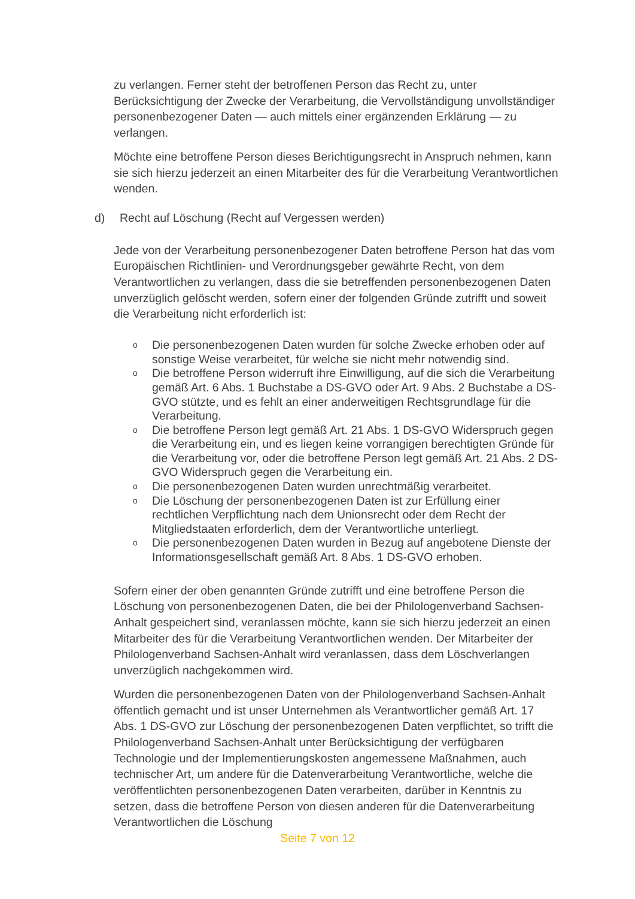zu verlangen. Ferner steht der betroffenen Person das Recht zu, unter Berücksichtigung der Zwecke der Verarbeitung, die Vervollständigung unvollständiger personenbezogener Daten — auch mittels einer ergänzenden Erklärung — zu verlangen.
Möchte eine betroffene Person dieses Berichtigungsrecht in Anspruch nehmen, kann sie sich hierzu jederzeit an einen Mitarbeiter des für die Verarbeitung Verantwortlichen wenden.
d) Recht auf Löschung (Recht auf Vergessen werden)
Jede von der Verarbeitung personenbezogener Daten betroffene Person hat das vom Europäischen Richtlinien- und Verordnungsgeber gewährte Recht, von dem Verantwortlichen zu verlangen, dass die sie betreffenden personenbezogenen Daten unverzüglich gelöscht werden, sofern einer der folgenden Gründe zutrifft und soweit die Verarbeitung nicht erforderlich ist:
o Die personenbezogenen Daten wurden für solche Zwecke erhoben oder auf sonstige Weise verarbeitet, für welche sie nicht mehr notwendig sind.
o Die betroffene Person widerruft ihre Einwilligung, auf die sich die Verarbeitung gemäß Art. 6 Abs. 1 Buchstabe a DS-GVO oder Art. 9 Abs. 2 Buchstabe a DS-GVO stützte, und es fehlt an einer anderweitigen Rechtsgrundlage für die Verarbeitung.
o Die betroffene Person legt gemäß Art. 21 Abs. 1 DS-GVO Widerspruch gegen die Verarbeitung ein, und es liegen keine vorrangigen berechtigten Gründe für die Verarbeitung vor, oder die betroffene Person legt gemäß Art. 21 Abs. 2 DS-GVO Widerspruch gegen die Verarbeitung ein.
o Die personenbezogenen Daten wurden unrechtmäßig verarbeitet.
o Die Löschung der personenbezogenen Daten ist zur Erfüllung einer rechtlichen Verpflichtung nach dem Unionsrecht oder dem Recht der Mitgliedstaaten erforderlich, dem der Verantwortliche unterliegt.
o Die personenbezogenen Daten wurden in Bezug auf angebotene Dienste der Informationsgesellschaft gemäß Art. 8 Abs. 1 DS-GVO erhoben.
Sofern einer der oben genannten Gründe zutrifft und eine betroffene Person die Löschung von personenbezogenen Daten, die bei der Philologenverband Sachsen-Anhalt gespeichert sind, veranlassen möchte, kann sie sich hierzu jederzeit an einen Mitarbeiter des für die Verarbeitung Verantwortlichen wenden. Der Mitarbeiter der Philologenverband Sachsen-Anhalt wird veranlassen, dass dem Löschverlangen unverzüglich nachgekommen wird.
Wurden die personenbezogenen Daten von der Philologenverband Sachsen-Anhalt öffentlich gemacht und ist unser Unternehmen als Verantwortlicher gemäß Art. 17 Abs. 1 DS-GVO zur Löschung der personenbezogenen Daten verpflichtet, so trifft die Philologenverband Sachsen-Anhalt unter Berücksichtigung der verfügbaren Technologie und der Implementierungskosten angemessene Maßnahmen, auch technischer Art, um andere für die Datenverarbeitung Verantwortliche, welche die veröffentlichten personenbezogenen Daten verarbeiten, darüber in Kenntnis zu setzen, dass die betroffene Person von diesen anderen für die Datenverarbeitung Verantwortlichen die Löschung
Seite 7 von 12